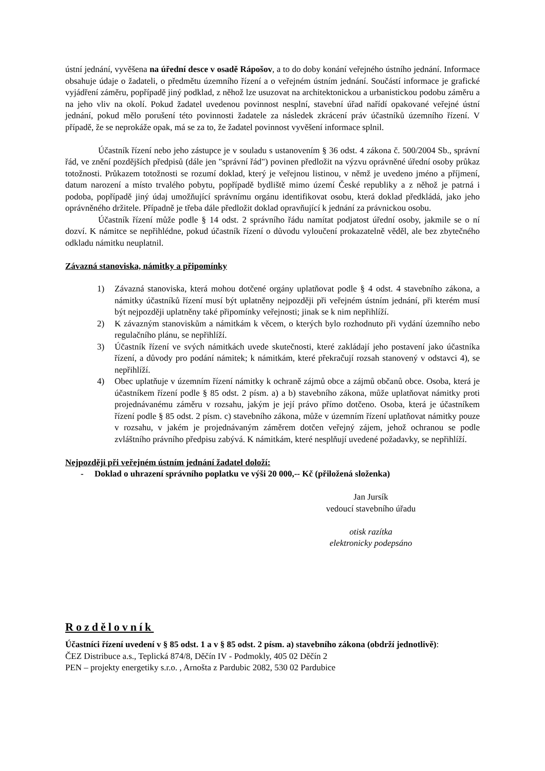ústní jednání, vyvěšena na úřední desce v osadě Rápošov, a to do doby konání veřejného ústního jednání. Informace obsahuje údaje o žadateli, o předmětu územního řízení a o veřejném ústním jednání. Součástí informace je grafické vyjádření záměru, popřípadě jiný podklad, z něhož lze usuzovat na architektonickou a urbanistickou podobu záměru a na jeho vliv na okolí. Pokud žadatel uvedenou povinnost nesplní, stavební úřad nařídí opakované veřejné ústní jednání, pokud mělo porušení této povinnosti žadatele za následek zkrácení práv účastníků územního řízení. V případě, že se neprokáže opak, má se za to, že žadatel povinnost vyvěšení informace splnil.
Účastník řízení nebo jeho zástupce je v souladu s ustanovením § 36 odst. 4 zákona č. 500/2004 Sb., správní řád, ve znění pozdějších předpisů (dále jen "správní řád") povinen předložit na výzvu oprávněné úřední osoby průkaz totožnosti. Průkazem totožnosti se rozumí doklad, který je veřejnou listinou, v němž je uvedeno jméno a příjmení, datum narození a místo trvalého pobytu, popřípadě bydliště mimo území České republiky a z něhož je patrná i podoba, popřípadě jiný údaj umožňující správnímu orgánu identifikovat osobu, která doklad předkládá, jako jeho oprávněného držitele. Případně je třeba dále předložit doklad opravňující k jednání za právnickou osobu.
Účastník řízení může podle § 14 odst. 2 správního řádu namítat podjatost úřední osoby, jakmile se o ní dozví. K námitce se nepřihlédne, pokud účastník řízení o důvodu vyloučení prokazatelně věděl, ale bez zbytečného odkladu námitku neuplatnil.
Závazná stanoviska, námitky a připomínky
1) Závazná stanoviska, která mohou dotčené orgány uplatňovat podle § 4 odst. 4 stavebního zákona, a námitky účastníků řízení musí být uplatněny nejpozději při veřejném ústním jednání, při kterém musí být nejpozději uplatněny také připomínky veřejnosti; jinak se k nim nepřihlíží.
2) K závazným stanoviskům a námitkám k věcem, o kterých bylo rozhodnuto při vydání územního nebo regulačního plánu, se nepřihlíží.
3) Účastník řízení ve svých námitkách uvede skutečnosti, které zakládají jeho postavení jako účastníka řízení, a důvody pro podání námitek; k námitkám, které překračují rozsah stanovený v odstavci 4), se nepřihlíží.
4) Obec uplatňuje v územním řízení námitky k ochraně zájmů obce a zájmů občanů obce. Osoba, která je účastníkem řízení podle § 85 odst. 2 písm. a) a b) stavebního zákona, může uplatňovat námitky proti projednávanému záměru v rozsahu, jakým je její právo přímo dotčeno. Osoba, která je účastníkem řízení podle § 85 odst. 2 písm. c) stavebního zákona, může v územním řízení uplatňovat námitky pouze v rozsahu, v jakém je projednávaným záměrem dotčen veřejný zájem, jehož ochranou se podle zvláštního právního předpisu zabývá. K námitkám, které nesplňují uvedené požadavky, se nepřihlíží.
Nejpozději při veřejném ústním jednání žadatel doloží:
- Doklad o uhrazení správního poplatku ve výši 20 000,-- Kč (přiložená složenka)
Jan Jursík
vedoucí stavebního úřadu
otisk razítka
elektronicky podepsáno
Rozdělovník
Účastníci řízení uvedení v § 85 odst. 1 a v § 85 odst. 2 písm. a) stavebního zákona (obdrží jednotlivě):
ČEZ Distribuce a.s., Teplická 874/8, Děčín IV - Podmokly, 405 02 Děčín 2
PEN – projekty energetiky s.r.o. , Arnošta z Pardubic 2082, 530 02 Pardubice